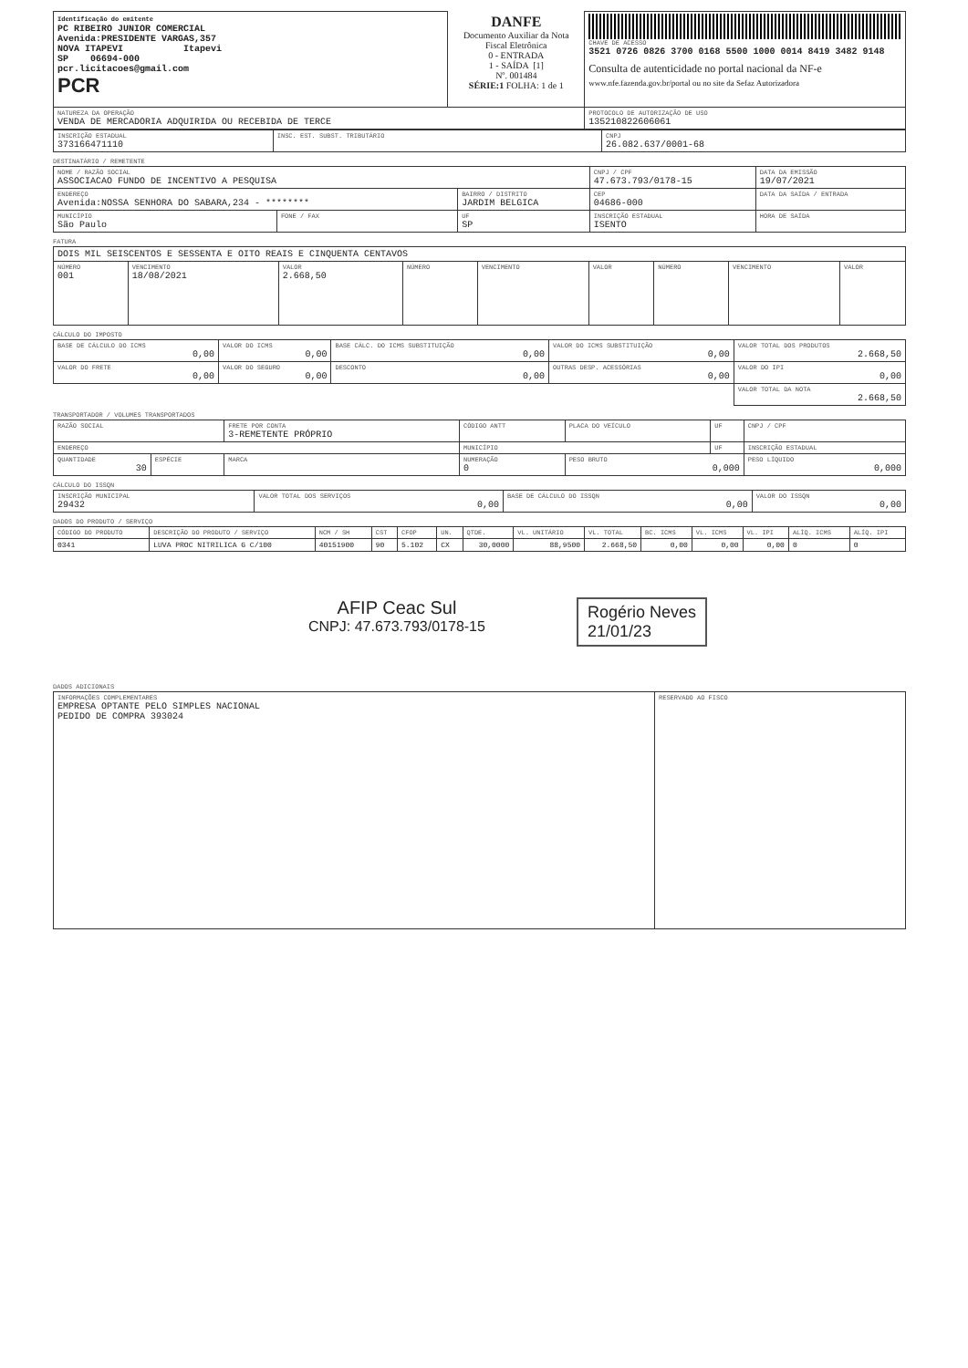| Identificação do emitente PC RIBEIRO JUNIOR COMERCIAL Avenida:PRESIDENTE VARGAS,357 NOVA ITAPEVI Itapevi SP 06694-000 pcr.licitacoes@gmail.com PCR | DANFE Documento Auxiliar da Nota Fiscal Eletrônica 0 - ENTRADA 1 - SAÍDA [1] Nº. 001484 SÉRIE:1 FOLHA: 1 de 1 | CHAVE DE ACESSO 3521 0726 0826 3700 0168 5500 1000 0014 8419 3482 9148 Consulta de autenticidade no portal nacional da NF-e www.nfe.fazenda.gov.br/portal ou no site da Sefaz Autorizadora |
| NATUREZA DA OPERAÇÃO VENDA DE MERCADORIA ADQUIRIDA OU RECEBIDA DE TERCE | | PROTOCOLO DE AUTORIZAÇÃO DE USO 135210822606061 |
| INSCRIÇÃO ESTADUAL 373166471110 | INSC. EST. SUBST. TRIBUTÁRIO | CNPJ 26.082.637/0001-68 |
DESTINATÁRIO / REMETENTE
| NOME / RAZÃO SOCIAL ASSOCIACAO FUNDO DE INCENTIVO A PESQUISA | | | CNPJ / CPF 47.673.793/0178-15 | | DATA DA EMISSÃO 19/07/2021 |
| ENDEREÇO Avenida:NOSSA SENHORA DO SABARA,234 - ******** | | BAIRRO / DISTRITO JARDIM BELGICA | | CEP 04686-000 | DATA DA SAÍDA / ENTRADA |
| MUNICÍPIO São Paulo | FONE / FAX | UF SP | INSCRIÇÃO ESTADUAL ISENTO | | HORA DE SAÍDA |
FATURA
| DOIS MIL SEISCENTOS E SESSENTA E OITO REAIS E CINQUENTA CENTAVOS | | | | | | | | |
| NÚMERO 001 | VENCIMENTO 18/08/2021 | VALOR 2.668,50 | NÚMERO | VENCIMENTO | VALOR | NÚMERO | VENCIMENTO | VALOR |
CÁLCULO DO IMPOSTO
| BASE DE CÁLCULO DO ICMS 0,00 | VALOR DO ICMS 0,00 | BASE CÁLC. DO ICMS SUBSTITUIÇÃO 0,00 | VALOR DO ICMS SUBSTITUIÇÃO 0,00 | VALOR TOTAL DOS PRODUTOS 2.668,50 |
| VALOR DO FRETE 0,00 | VALOR DO SEGURO 0,00 | DESCONTO 0,00 | OUTRAS DESP. ACESSÓRIAS 0,00 | VALOR DO IPI 0,00 |
| | | | | VALOR TOTAL DA NOTA 2.668,50 |
TRANSPORTADOR / VOLUMES TRANSPORTADOS
| RAZÃO SOCIAL | | FRETE POR CONTA 3-REMETENTE PRÓPRIO | CÓDIGO ANTT | PLACA DO VEÍCULO | UF | CNPJ / CPF |
| ENDEREÇO | | | MUNICÍPIO | | UF | INSCRIÇÃO ESTADUAL |
| QUANTIDADE 30 | ESPÉCIE | MARCA | NUMERAÇÃO 0 | PESO BRUTO 0,000 | | PESO LÍQUIDO 0,000 |
CÁLCULO DO ISSQN
| INSCRIÇÃO MUNICIPAL 29432 | VALOR TOTAL DOS SERVIÇOS 0,00 | BASE DE CÁLCULO DO ISSQN 0,00 | VALOR DO ISSQN 0,00 |
DADOS DO PRODUTO / SERVIÇO
| CÓDIGO DO PRODUTO | DESCRIÇÃO DO PRODUTO / SERVIÇO | NCM / SH | CST | CFOP | UN. | QTDE. | VL. UNITÁRIO | VL. TOTAL | BC. ICMS | VL. ICMS | VL. IPI | ALÍQ. ICMS | ALÍQ. IPI |
| --- | --- | --- | --- | --- | --- | --- | --- | --- | --- | --- | --- | --- | --- |
| 0341 | LUVA PROC NITRILICA G C/100 | 40151900 | 90 | 5.102 | CX | 30,0000 | 88,9500 | 2.668,50 | 0,00 | 0,00 | 0,00 | 0 | 0 |
AFIP Ceac Sul
CNPJ: 47.673.793/0178-15
Rogério Neves
21/01/23
DADOS ADICIONAIS
| INFORMAÇÕES COMPLEMENTARES EMPRESA OPTANTE PELO SIMPLES NACIONAL PEDIDO DE COMPRA 393024 | RESERVADO AO FISCO |